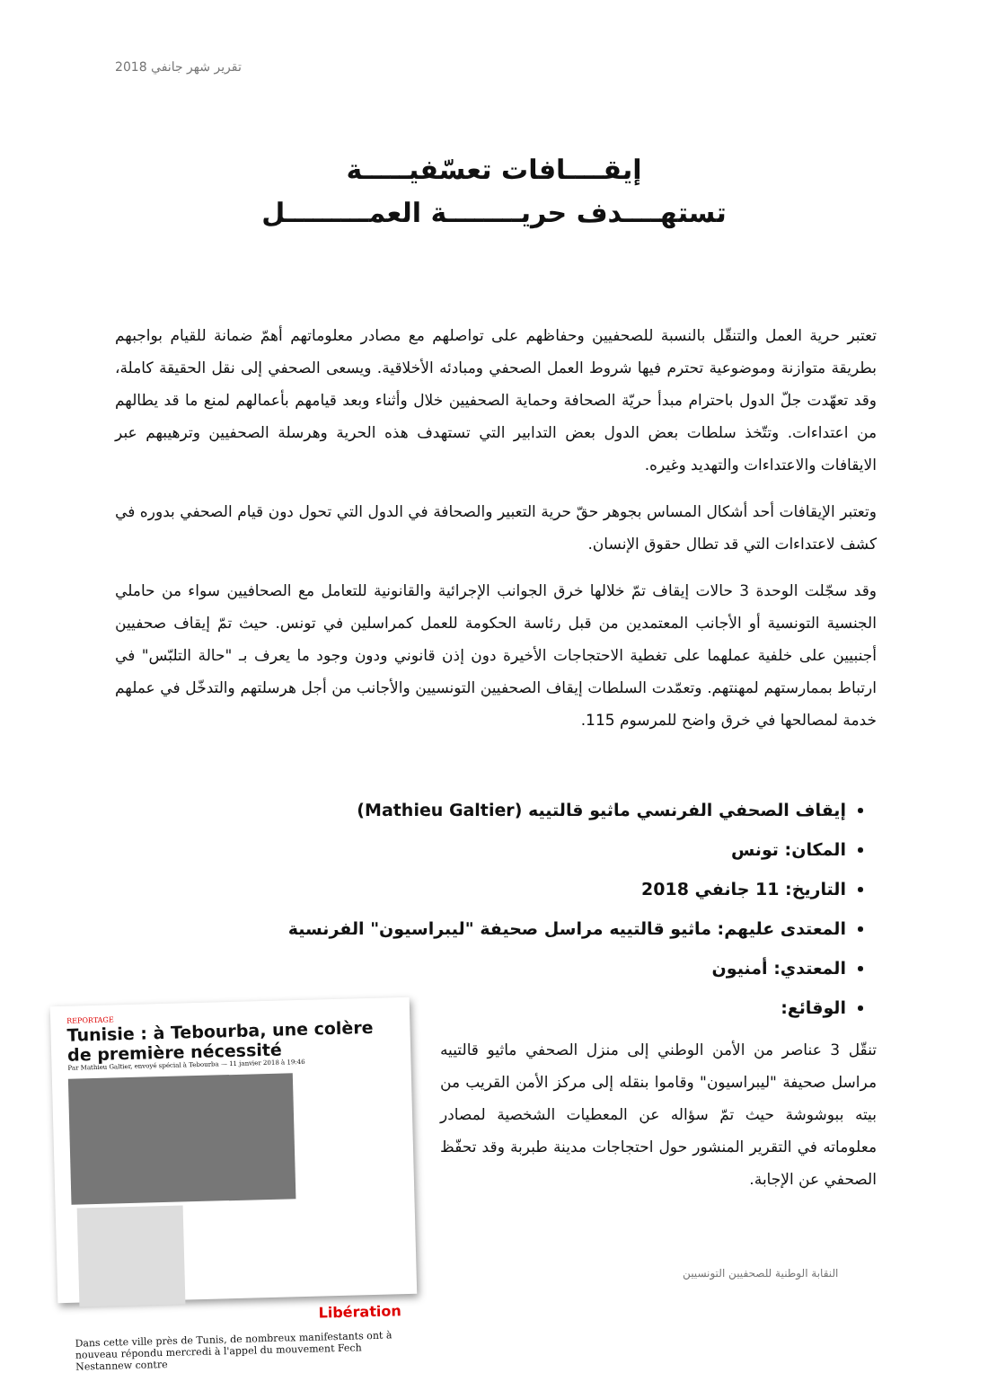تقرير شهر جانفي 2018
إيقــــافات تعسّفيـــــة
تستهــــدف حريــــــــة العمـــــــــل
تعتبر حرية العمل والتنقّل بالنسبة للصحفيين وحفاظهم على تواصلهم مع مصادر معلوماتهم أهمّ ضمانة للقيام بواجبهم بطريقة متوازنة وموضوعية تحترم فيها شروط العمل الصحفي ومبادئه الأخلاقية. ويسعى الصحفي إلى نقل الحقيقة كاملة، وقد تعهّدت جلّ الدول باحترام مبدأ حريّة الصحافة وحماية الصحفيين خلال وأثناء وبعد قيامهم بأعمالهم لمنع ما قد يطالهم من اعتداءات. وتتّخذ سلطات بعض الدول بعض التدابير التي تستهدف هذه الحرية وهرسلة الصحفيين وترهيبهم عبر الايقافات والاعتداءات والتهديد وغيره.
وتعتبر الإيقافات أحد أشكال المساس بجوهر حقّ حرية التعبير والصحافة في الدول التي تحول دون قيام الصحفي بدوره في كشف لاعتداءات التي قد تطال حقوق الإنسان.
وقد سجّلت الوحدة 3 حالات إيقاف تمّ خلالها خرق الجوانب الإجرائية والقانونية للتعامل مع الصحافيين سواء من حاملي الجنسية التونسية أو الأجانب المعتمدين من قبل رئاسة الحكومة للعمل كمراسلين في تونس. حيث تمّ إيقاف صحفيين أجنبيين على خلفية عملهما على تغطية الاحتجاجات الأخيرة دون إذن قانوني ودون وجود ما يعرف بـ "حالة التلبّس" في ارتباط بممارستهم لمهنتهم. وتعمّدت السلطات إيقاف الصحفيين التونسيين والأجانب من أجل هرسلتهم والتدخّل في عملهم خدمة لمصالحها في خرق واضح للمرسوم 115.
إيقاف الصحفي الفرنسي ماثيو قالتييه (Mathieu Galtier)
المكان: تونس
التاريخ: 11 جانفي 2018
المعتدى عليهم: ماثيو قالتييه مراسل صحيفة "ليبراسيون" الفرنسية
المعتدي: أمنيون
الوقائع:
تنقّل 3 عناصر من الأمن الوطني إلى منزل الصحفي ماثيو قالتييه مراسل صحيفة "ليبراسيون" وقاموا بنقله إلى مركز الأمن القريب من بيته ببوشوشة حيث تمّ سؤاله عن المعطيات الشخصية لمصادر معلوماته في التقرير المنشور حول احتجاجات مدينة طبربة وقد تحفّظ الصحفي عن الإجابة.
REPORTAGE
Tunisie : à Tebourba, une colère de première nécessité
Par Mathieu Galtier, envoyé spécial à Tebourba — 11 janvier 2018 à 19:46
Libération
Dans cette ville près de Tunis, de nombreux manifestants ont à nouveau répondu mercredi à l'appel du mouvement Fech Nestannew contre
النقابة الوطنية للصحفيين التونسيين